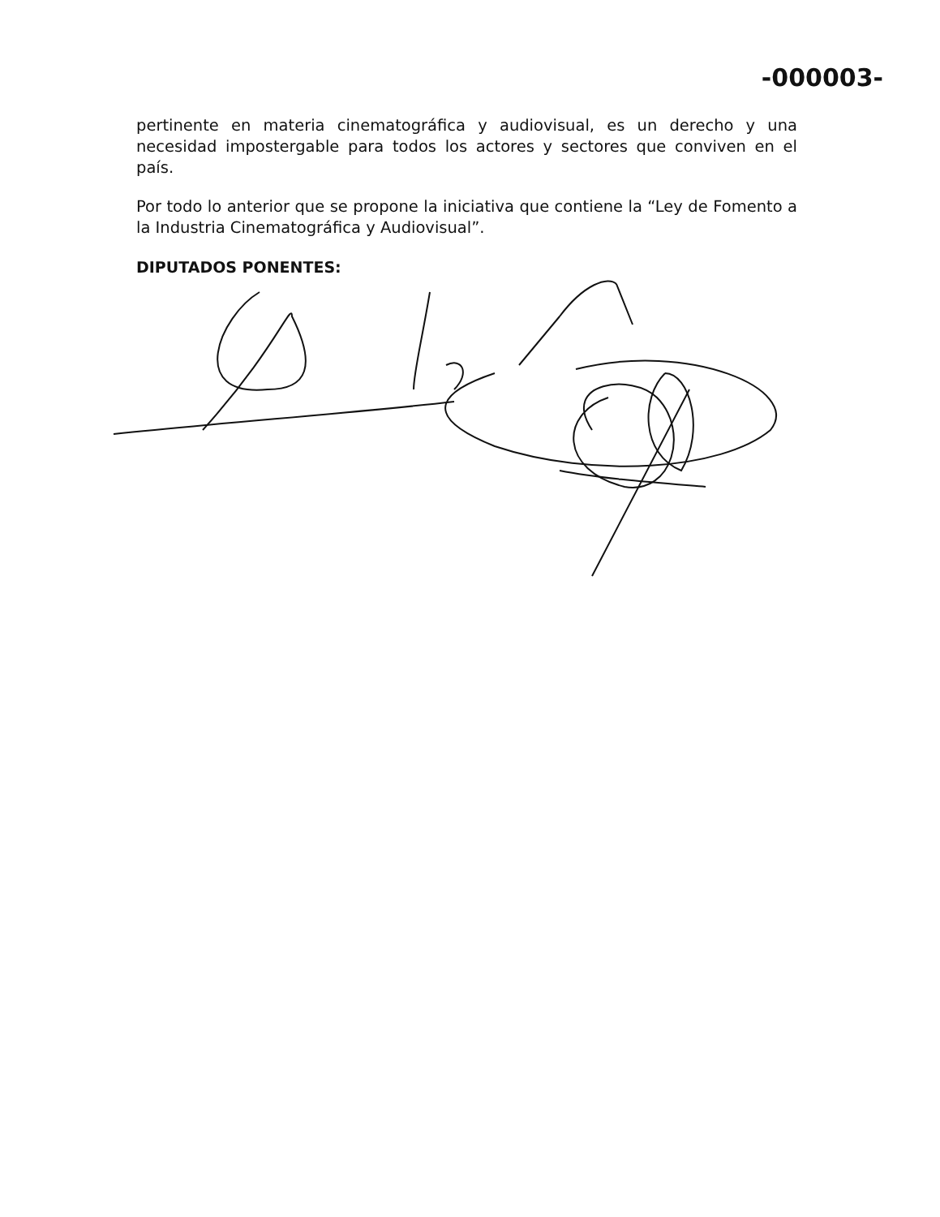-000003-
pertinente en materia cinematográfica y audiovisual, es un derecho y una necesidad impostergable para todos los actores y sectores que conviven en el país.
Por todo lo anterior que se propone la iniciativa que contiene la “Ley de Fomento a la Industria Cinematográfica y Audiovisual”.
DIPUTADOS PONENTES: